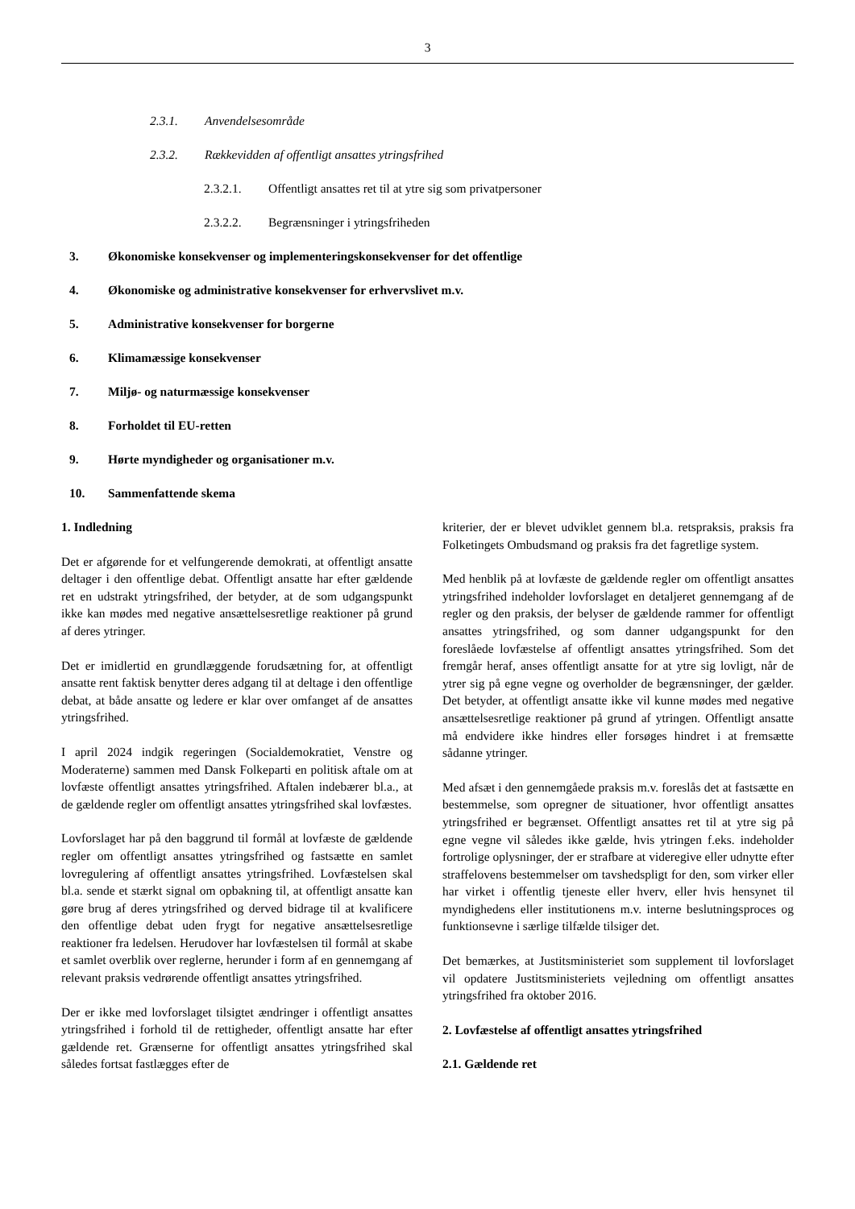3
2.3.1. Anvendelsesområde
2.3.2. Rækkevidden af offentligt ansattes ytringsfrihed
2.3.2.1. Offentligt ansattes ret til at ytre sig som privatpersoner
2.3.2.2. Begrænsninger i ytringsfriheden
3. Økonomiske konsekvenser og implementeringskonsekvenser for det offentlige
4. Økonomiske og administrative konsekvenser for erhvervslivet m.v.
5. Administrative konsekvenser for borgerne
6. Klimamæssige konsekvenser
7. Miljø- og naturmæssige konsekvenser
8. Forholdet til EU-retten
9. Hørte myndigheder og organisationer m.v.
10. Sammenfattende skema
1. Indledning
Det er afgørende for et velfungerende demokrati, at offentligt ansatte deltager i den offentlige debat. Offentligt ansatte har efter gældende ret en udstrakt ytringsfrihed, der betyder, at de som udgangspunkt ikke kan mødes med negative ansættelsesretlige reaktioner på grund af deres ytringer.
Det er imidlertid en grundlæggende forudsætning for, at offentligt ansatte rent faktisk benytter deres adgang til at deltage i den offentlige debat, at både ansatte og ledere er klar over omfanget af de ansattes ytringsfrihed.
I april 2024 indgik regeringen (Socialdemokratiet, Venstre og Moderaterne) sammen med Dansk Folkeparti en politisk aftale om at lovfæste offentligt ansattes ytringsfrihed. Aftalen indebærer bl.a., at de gældende regler om offentligt ansattes ytringsfrihed skal lovfæstes.
Lovforslaget har på den baggrund til formål at lovfæste de gældende regler om offentligt ansattes ytringsfrihed og fastsætte en samlet lovregulering af offentligt ansattes ytringsfrihed. Lovfæstelsen skal bl.a. sende et stærkt signal om opbakning til, at offentligt ansatte kan gøre brug af deres ytringsfrihed og derved bidrage til at kvalificere den offentlige debat uden frygt for negative ansættelsesretlige reaktioner fra ledelsen. Herudover har lovfæstelsen til formål at skabe et samlet overblik over reglerne, herunder i form af en gennemgang af relevant praksis vedrørende offentligt ansattes ytringsfrihed.
Der er ikke med lovforslaget tilsigtet ændringer i offentligt ansattes ytringsfrihed i forhold til de rettigheder, offentligt ansatte har efter gældende ret. Grænserne for offentligt ansattes ytringsfrihed skal således fortsat fastlægges efter de
kriterier, der er blevet udviklet gennem bl.a. retspraksis, praksis fra Folketingets Ombudsmand og praksis fra det fagretlige system.
Med henblik på at lovfæste de gældende regler om offentligt ansattes ytringsfrihed indeholder lovforslaget en detaljeret gennemgang af de regler og den praksis, der belyser de gældende rammer for offentligt ansattes ytringsfrihed, og som danner udgangspunkt for den foreslåede lovfæstelse af offentligt ansattes ytringsfrihed. Som det fremgår heraf, anses offentligt ansatte for at ytre sig lovligt, når de ytrer sig på egne vegne og overholder de begrænsninger, der gælder. Det betyder, at offentligt ansatte ikke vil kunne mødes med negative ansættelsesretlige reaktioner på grund af ytringen. Offentligt ansatte må endvidere ikke hindres eller forsøges hindret i at fremsætte sådanne ytringer.
Med afsæt i den gennemgåede praksis m.v. foreslås det at fastsætte en bestemmelse, som opregner de situationer, hvor offentligt ansattes ytringsfrihed er begrænset. Offentligt ansattes ret til at ytre sig på egne vegne vil således ikke gælde, hvis ytringen f.eks. indeholder fortrolige oplysninger, der er strafbare at videregive eller udnytte efter straffelovens bestemmelser om tavshedspligt for den, som virker eller har virket i offentlig tjeneste eller hverv, eller hvis hensynet til myndighedens eller institutionens m.v. interne beslutningsproces og funktionsevne i særlige tilfælde tilsiger det.
Det bemærkes, at Justitsministeriet som supplement til lovforslaget vil opdatere Justitsministeriets vejledning om offentligt ansattes ytringsfrihed fra oktober 2016.
2. Lovfæstelse af offentligt ansattes ytringsfrihed
2.1. Gældende ret